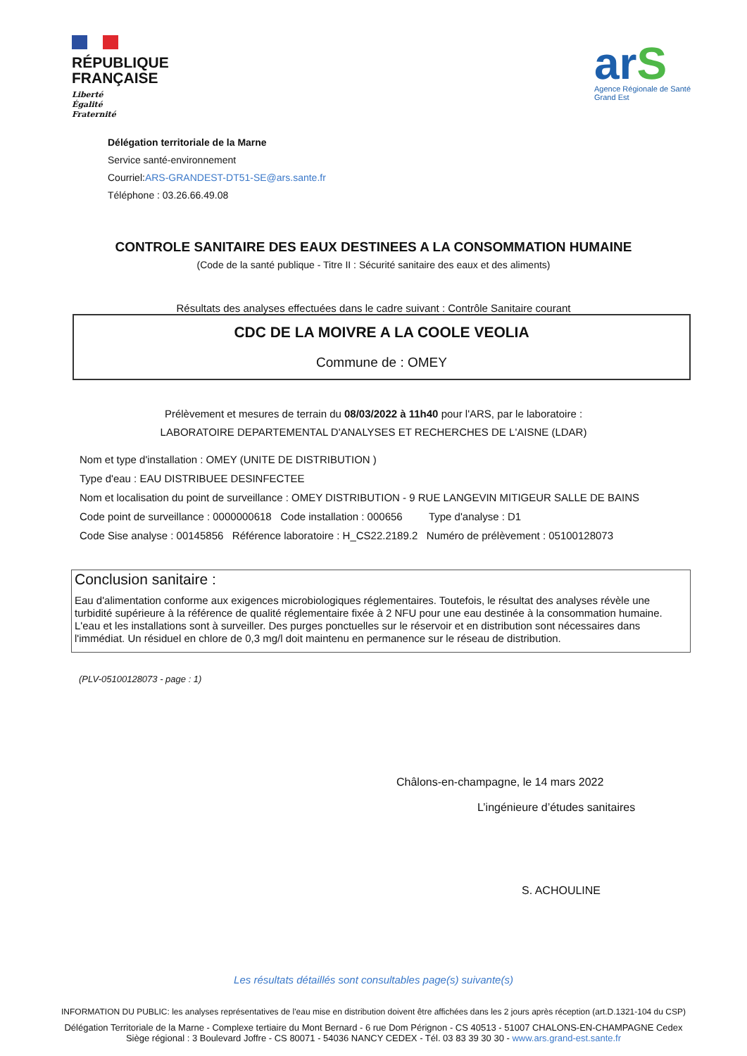RÉPUBLIQUE
FRANÇAISE
Liberté
Égalité
Fraternité
arS
Agence Régionale de Santé
Grand Est
Délégation territoriale de la Marne
Service santé-environnement
Courriel:ARS-GRANDEST-DT51-SE@ars.sante.fr
Téléphone : 03.26.66.49.08
CONTROLE SANITAIRE DES EAUX DESTINEES A LA CONSOMMATION HUMAINE
(Code de la santé publique - Titre II : Sécurité sanitaire des eaux et des aliments)
Résultats des analyses effectuées dans le cadre suivant : Contrôle Sanitaire courant
CDC DE LA MOIVRE A LA COOLE VEOLIA
Commune de : OMEY
Prélèvement et mesures de terrain du 08/03/2022 à 11h40 pour l'ARS, par le laboratoire :
LABORATOIRE DEPARTEMENTAL D'ANALYSES ET RECHERCHES DE L'AISNE (LDAR)
Nom et type d'installation : OMEY (UNITE DE DISTRIBUTION )
Type d'eau : EAU DISTRIBUEE DESINFECTEE
Nom et localisation du point de surveillance : OMEY DISTRIBUTION - 9 RUE LANGEVIN MITIGEUR SALLE DE BAINS
Code point de surveillance : 0000000618 Code installation : 000656 Type d'analyse : D1
Code Sise analyse : 00145856 Référence laboratoire : H_CS22.2189.2 Numéro de prélèvement : 05100128073
Conclusion sanitaire :
Eau d'alimentation conforme aux exigences microbiologiques réglementaires. Toutefois, le résultat des analyses révèle une turbidité supérieure à la référence de qualité réglementaire fixée à 2 NFU pour une eau destinée à la consommation humaine. L'eau et les installations sont à surveiller. Des purges ponctuelles sur le réservoir et en distribution sont nécessaires dans l'immédiat. Un résiduel en chlore de 0,3 mg/l doit maintenu en permanence sur le réseau de distribution.
(PLV-05100128073 - page : 1)
Châlons-en-champagne, le 14 mars 2022
L’ingénieure d’études sanitaires
S. ACHOULINE
Les résultats détaillés sont consultables page(s) suivante(s)
INFORMATION DU PUBLIC: les analyses représentatives de l'eau mise en distribution doivent être affichées dans les 2 jours après réception (art.D.1321-104 du CSP)
Délégation Territoriale de la Marne - Complexe tertiaire du Mont Bernard - 6 rue Dom Pérignon - CS 40513 - 51007 CHALONS-EN-CHAMPAGNE Cedex
Siège régional : 3 Boulevard Joffre - CS 80071 - 54036 NANCY CEDEX - Tél. 03 83 39 30 30 - www.ars.grand-est.sante.fr